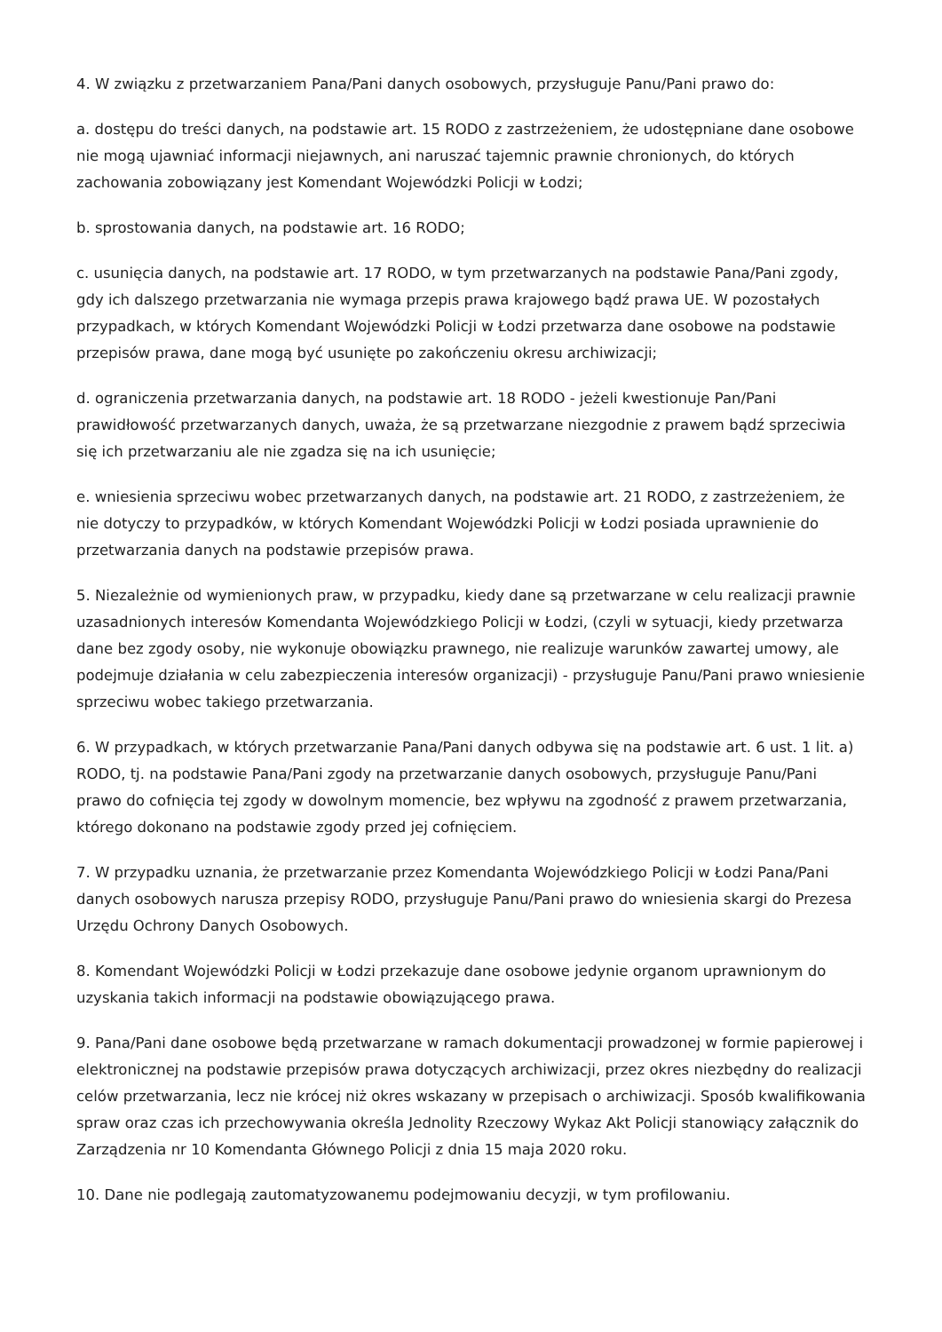4. W związku z przetwarzaniem Pana/Pani danych osobowych, przysługuje Panu/Pani prawo do:
a. dostępu do treści danych, na podstawie art. 15 RODO z zastrzeżeniem, że udostępniane dane osobowe nie mogą ujawniać informacji niejawnych, ani naruszać tajemnic prawnie chronionych, do których zachowania zobowiązany jest Komendant Wojewódzki Policji w Łodzi;
b. sprostowania danych, na podstawie art. 16 RODO;
c. usunięcia danych, na podstawie art. 17 RODO, w tym przetwarzanych na podstawie Pana/Pani zgody, gdy ich dalszego przetwarzania nie wymaga przepis prawa krajowego bądź prawa UE. W pozostałych przypadkach, w których Komendant Wojewódzki Policji w Łodzi przetwarza dane osobowe na podstawie przepisów prawa, dane mogą być usunięte po zakończeniu okresu archiwizacji;
d. ograniczenia przetwarzania danych, na podstawie art. 18 RODO - jeżeli kwestionuje Pan/Pani prawidłowość przetwarzanych danych, uważa, że są przetwarzane niezgodnie z prawem bądź sprzeciwia się ich przetwarzaniu ale nie zgadza się na ich usunięcie;
e. wniesienia sprzeciwu wobec przetwarzanych danych, na podstawie art. 21 RODO, z zastrzeżeniem, że nie dotyczy to przypadków, w których Komendant Wojewódzki Policji w Łodzi posiada uprawnienie do przetwarzania danych na podstawie przepisów prawa.
5. Niezależnie od wymienionych praw, w przypadku, kiedy dane są przetwarzane w celu realizacji prawnie uzasadnionych interesów Komendanta Wojewódzkiego Policji w Łodzi, (czyli w sytuacji, kiedy przetwarza dane bez zgody osoby, nie wykonuje obowiązku prawnego, nie realizuje warunków zawartej umowy, ale podejmuje działania w celu zabezpieczenia interesów organizacji) - przysługuje Panu/Pani prawo wniesienie sprzeciwu wobec takiego przetwarzania.
6. W przypadkach, w których przetwarzanie Pana/Pani danych odbywa się na podstawie art. 6 ust. 1 lit. a) RODO, tj. na podstawie Pana/Pani zgody na przetwarzanie danych osobowych, przysługuje Panu/Pani prawo do cofnięcia tej zgody w dowolnym momencie, bez wpływu na zgodność z prawem przetwarzania, którego dokonano na podstawie zgody przed jej cofnięciem.
7. W przypadku uznania, że przetwarzanie przez Komendanta Wojewódzkiego Policji w Łodzi Pana/Pani danych osobowych narusza przepisy RODO, przysługuje Panu/Pani prawo do wniesienia skargi do Prezesa Urzędu Ochrony Danych Osobowych.
8. Komendant Wojewódzki Policji w Łodzi przekazuje dane osobowe jedynie organom uprawnionym do uzyskania takich informacji na podstawie obowiązującego prawa.
9. Pana/Pani dane osobowe będą przetwarzane w ramach dokumentacji prowadzonej w formie papierowej i elektronicznej na podstawie przepisów prawa dotyczących archiwizacji, przez okres niezbędny do realizacji celów przetwarzania, lecz nie krócej niż okres wskazany w przepisach o archiwizacji. Sposób kwalifikowania spraw oraz czas ich przechowywania określa Jednolity Rzeczowy Wykaz Akt Policji stanowiący załącznik do Zarządzenia nr 10 Komendanta Głównego Policji z dnia 15 maja 2020 roku.
10. Dane nie podlegają zautomatyzowanemu podejmowaniu decyzji, w tym profilowaniu.